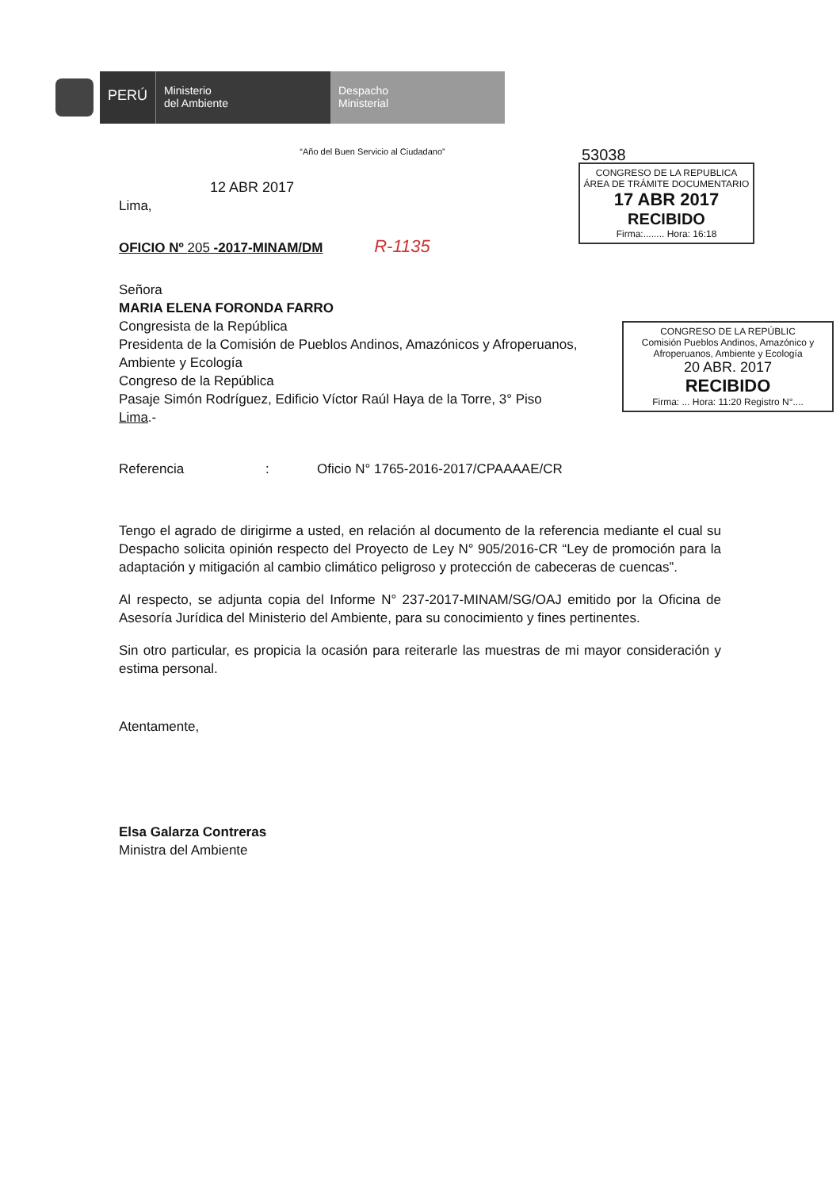PERÚ
Ministerio
del Ambiente
Despacho
Ministerial
“Año del Buen Servicio al Ciudadano”
12 ABR 2017
Lima,
OFICIO Nº 205 -2017-MINAM/DM R-1135
Señora
MARIA ELENA FORONDA FARRO
Congresista de la República
Presidenta de la Comisión de Pueblos Andinos, Amazónicos y Afroperuanos,
Ambiente y Ecología
Congreso de la República
Pasaje Simón Rodríguez, Edificio Víctor Raúl Haya de la Torre, 3° Piso
Lima.-
Referencia: Oficio N° 1765-2016-2017/CPAAAAE/CR
Tengo el agrado de dirigirme a usted, en relación al documento de la referencia mediante el cual su Despacho solicita opinión respecto del Proyecto de Ley N° 905/2016-CR “Ley de promoción para la adaptación y mitigación al cambio climático peligroso y protección de cabeceras de cuencas”.
Al respecto, se adjunta copia del Informe N° 237-2017-MINAM/SG/OAJ emitido por la Oficina de Asesoría Jurídica del Ministerio del Ambiente, para su conocimiento y fines pertinentes.
Sin otro particular, es propicia la ocasión para reiterarle las muestras de mi mayor consideración y estima personal.
Atentamente,
Elsa Galarza Contreras
Ministra del Ambiente
53038
CONGRESO DE LA REPUBLICA
ÁREA DE TRÁMITE DOCUMENTARIO
17 ABR 2017
RECIBIDO
Firma:........ Hora: 16:18
CONGRESO DE LA REPÚBLIC
Comisión Pueblos Andinos, Amazónico y Afroperuanos, Ambiente y Ecología
20 ABR. 2017
RECIBIDO
Firma: ... Hora: 11:20 Registro N°....